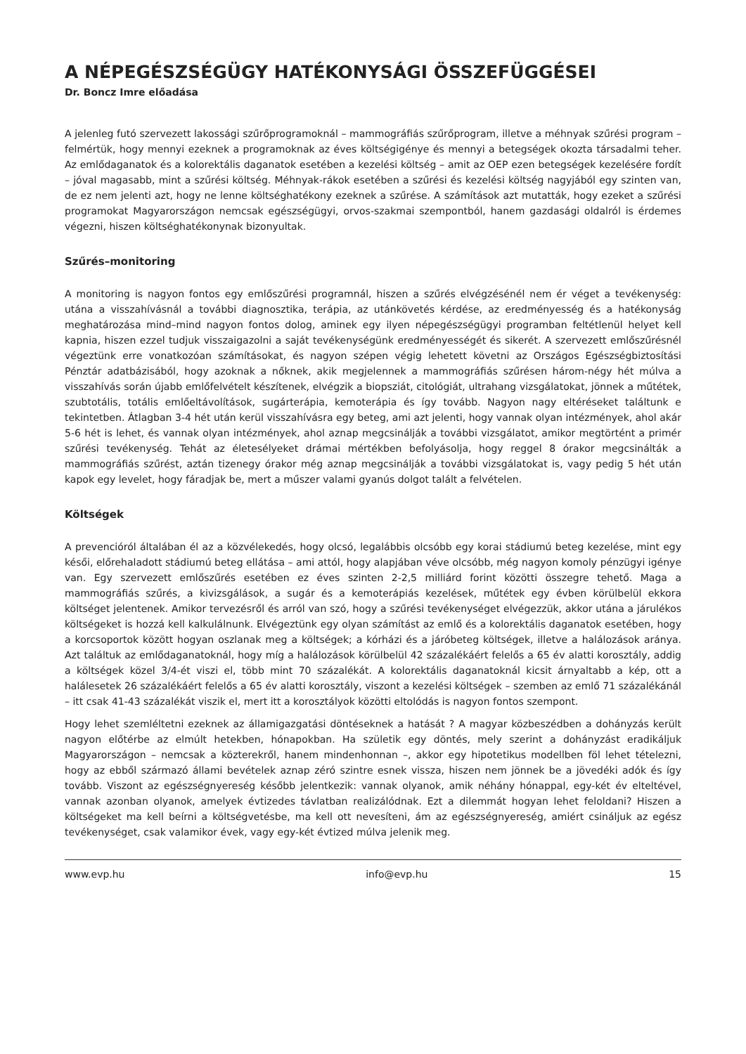A NÉPEGÉSZSÉGÜGY HATÉKONYSÁGI ÖSSZEFÜGGÉSEI
Dr. Boncz Imre előadása
A jelenleg futó szervezett lakossági szűrőprogramoknál – mammográfiás szűrőprogram, illetve a méhnyak szűrési program – felmértük, hogy mennyi ezeknek a programoknak az éves költségigénye és mennyi a betegségek okozta társadalmi teher. Az emlődaganatok és a kolorektális daganatok esetében a kezelési költség – amit az OEP ezen betegségek kezelésére fordít – jóval magasabb, mint a szűrési költség. Méhnyak-rákok esetében a szűrési és kezelési költség nagyjából egy szinten van, de ez nem jelenti azt, hogy ne lenne költséghatékony ezeknek a szűrése. A számítások azt mutatták, hogy ezeket a szűrési programokat Magyarországon nemcsak egészségügyi, orvos-szakmai szempontból, hanem gazdasági oldalról is érdemes végezni, hiszen költséghatékonynak bizonyultak.
Szűrés–monitoring
A monitoring is nagyon fontos egy emlőszűrési programnál, hiszen a szűrés elvégzésénél nem ér véget a tevékenység: utána a visszahívásnál a további diagnosztika, terápia, az utánkövetés kérdése, az eredményesség és a hatékonyság meghatározása mind–mind nagyon fontos dolog, aminek egy ilyen népegészségügyi programban feltétlenül helyet kell kapnia, hiszen ezzel tudjuk visszaigazolni a saját tevékenységünk eredményességét és sikerét. A szervezett emlőszűrésnél végeztünk erre vonatkozóan számításokat, és nagyon szépen végig lehetett követni az Országos Egészségbiztosítási Pénztár adatbázisából, hogy azoknak a nőknek, akik megjelennek a mammográfiás szűrésen három-négy hét múlva a visszahívás során újabb emlőfelvételt készítenek, elvégzik a biopsziát, citológiát, ultrahang vizsgálatokat, jönnek a műtétek, szubtotális, totális emlőeltávolítások, sugárterápia, kemoterápia és így tovább. Nagyon nagy eltéréseket találtunk e tekintetben. Átlagban 3-4 hét után kerül visszahívásra egy beteg, ami azt jelenti, hogy vannak olyan intézmények, ahol akár 5-6 hét is lehet, és vannak olyan intézmények, ahol aznap megcsinálják a további vizsgálatot, amikor megtörtént a primér szűrési tevékenység. Tehát az életesélyeket drámai mértékben befolyásolja, hogy reggel 8 órakor megcsinálták a mammográfiás szűrést, aztán tizenegy órakor még aznap megcsinálják a további vizsgálatokat is, vagy pedig 5 hét után kapok egy levelet, hogy fáradjak be, mert a műszer valami gyanús dolgot talált a felvételen.
Költségek
A prevencióról általában él az a közvélekedés, hogy olcsó, legalábbis olcsóbb egy korai stádiumú beteg kezelése, mint egy késői, előrehaladott stádiumú beteg ellátása – ami attól, hogy alapjában véve olcsóbb, még nagyon komoly pénzügyi igénye van. Egy szervezett emlőszűrés esetében ez éves szinten 2-2,5 milliárd forint közötti összegre tehető. Maga a mammográfiás szűrés, a kivizsgálások, a sugár és a kemoterápiás kezelések, műtétek egy évben körülbelül ekkora költséget jelentenek. Amikor tervezésről és arról van szó, hogy a szűrési tevékenységet elvégezzük, akkor utána a járulékos költségeket is hozzá kell kalkulálnunk. Elvégeztünk egy olyan számítást az emlő és a kolorektális daganatok esetében, hogy a korcsoportok között hogyan oszlanak meg a költségek; a kórházi és a járóbeteg költségek, illetve a halálozások aránya. Azt találtuk az emlődaganatoknál, hogy míg a halálozások körülbelül 42 százalékáért felelős a 65 év alatti korosztály, addig a költségek közel 3/4-ét viszi el, több mint 70 százalékát. A kolorektális daganatoknál kicsit árnyaltabb a kép, ott a halálesetek 26 százalékáért felelős a 65 év alatti korosztály, viszont a kezelési költségek – szemben az emlő 71 százalékánál – itt csak 41-43 százalékát viszik el, mert itt a korosztályok közötti eltolódás is nagyon fontos szempont.
Hogy lehet szemléltetni ezeknek az államigazgatási döntéseknek a hatását ? A magyar közbeszédben a dohányzás került nagyon előtérbe az elmúlt hetekben, hónapokban. Ha születik egy döntés, mely szerint a dohányzást eradikáljuk Magyarországon – nemcsak a közterekről, hanem mindenhonnan –, akkor egy hipotetikus modellben föl lehet tételezni, hogy az ebből származó állami bevételek aznap zéró szintre esnek vissza, hiszen nem jönnek be a jövedéki adók és így tovább. Viszont az egészségnyereség később jelentkezik: vannak olyanok, amik néhány hónappal, egy-két év elteltével, vannak azonban olyanok, amelyek évtizedes távlatban realizálódnak. Ezt a dilemmát hogyan lehet feloldani? Hiszen a költségeket ma kell beírni a költségvetésbe, ma kell ott nevesíteni, ám az egészségnyereség, amiért csináljuk az egész tevékenységet, csak valamikor évek, vagy egy-két évtized múlva jelenik meg.
www.evp.hu info@evp.hu 15